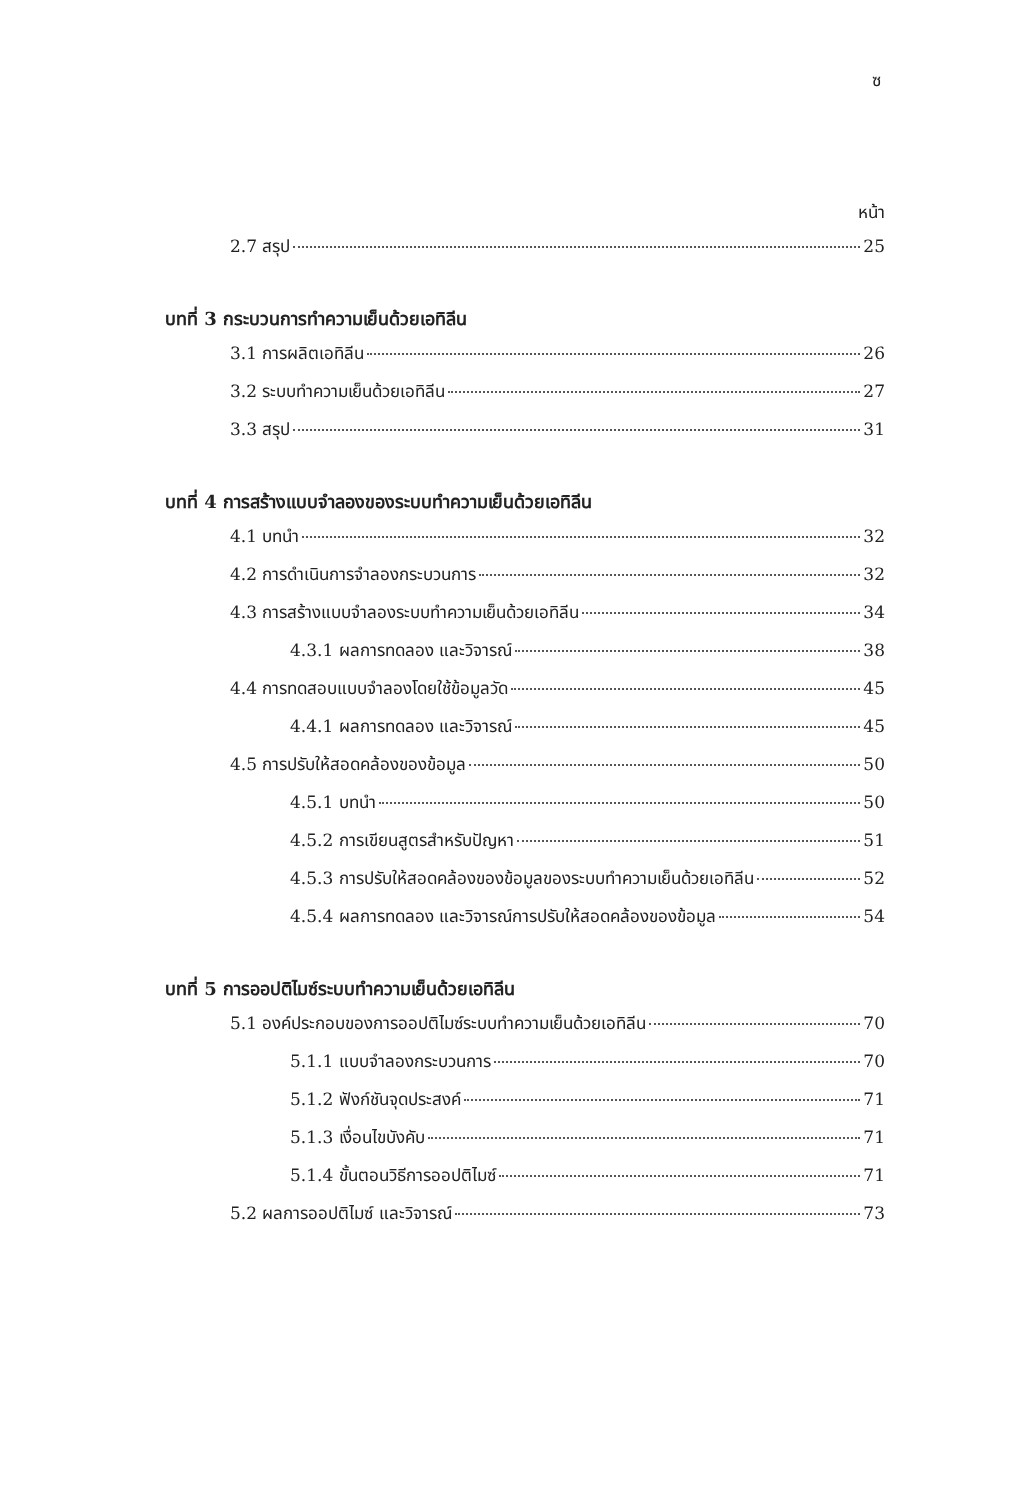ซ
หน้า
2.7 สรุป 25
บทที่ 3 กระบวนการทำความเย็นด้วยเอทิลีน
3.1 การผลิตเอทิลีน 26
3.2 ระบบทำความเย็นด้วยเอทิลีน 27
3.3 สรุป 31
บทที่ 4 การสร้างแบบจำลองของระบบทำความเย็นด้วยเอทิลีน
4.1 บทนำ 32
4.2 การดำเนินการจำลองกระบวนการ 32
4.3 การสร้างแบบจำลองระบบทำความเย็นด้วยเอทิลีน 34
4.3.1 ผลการทดลอง และวิจารณ์ 38
4.4 การทดสอบแบบจำลองโดยใช้ข้อมูลวัด 45
4.4.1 ผลการทดลอง และวิจารณ์ 45
4.5 การปรับให้สอดคล้องของข้อมูล 50
4.5.1 บทนำ 50
4.5.2 การเขียนสูตรสำหรับปัญหา 51
4.5.3 การปรับให้สอดคล้องของข้อมูลของระบบทำความเย็นด้วยเอทิลีน 52
4.5.4 ผลการทดลอง และวิจารณ์การปรับให้สอดคล้องของข้อมูล 54
บทที่ 5 การออปติไมซ์ระบบทำความเย็นด้วยเอทิลีน
5.1 องค์ประกอบของการออปติไมซ์ระบบทำความเย็นด้วยเอทิลีน 70
5.1.1 แบบจำลองกระบวนการ 70
5.1.2 ฟังก์ชันจุดประสงค์ 71
5.1.3 เงื่อนไขบังคับ 71
5.1.4 ขั้นตอนวิธีการออปติไมซ์ 71
5.2 ผลการออปติไมซ์ และวิจารณ์ 73